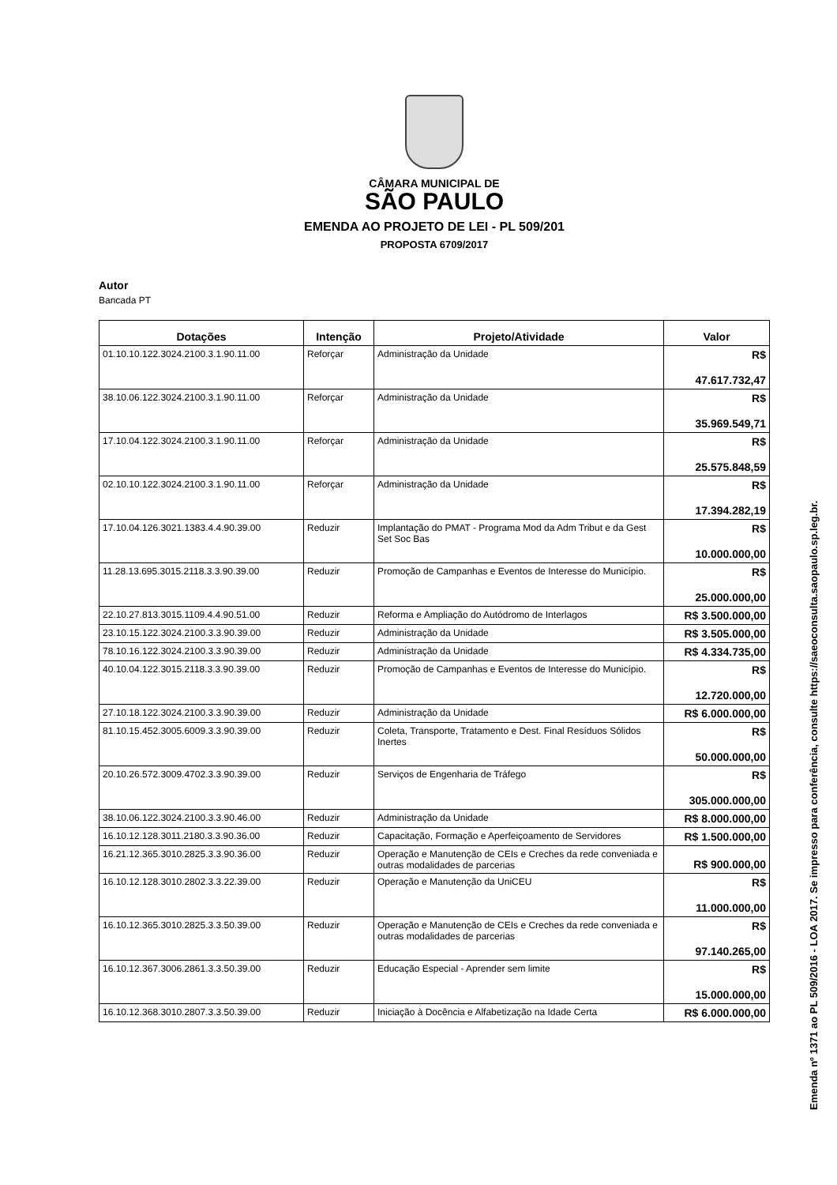CÂMARA MUNICIPAL DE
SÃO PAULO
EMENDA AO PROJETO DE LEI - PL 509/201
PROPOSTA 6709/2017
Autor
Bancada PT
| Dotações | Intenção | Projeto/Atividade | Valor |
| --- | --- | --- | --- |
| 01.10.10.122.3024.2100.3.1.90.11.00 | Reforçar | Administração da Unidade | R$ 47.617.732,47 |
| 38.10.06.122.3024.2100.3.1.90.11.00 | Reforçar | Administração da Unidade | R$ 35.969.549,71 |
| 17.10.04.122.3024.2100.3.1.90.11.00 | Reforçar | Administração da Unidade | R$ 25.575.848,59 |
| 02.10.10.122.3024.2100.3.1.90.11.00 | Reforçar | Administração da Unidade | R$ 17.394.282,19 |
| 17.10.04.126.3021.1383.4.4.90.39.00 | Reduzir | Implantação do PMAT - Programa Mod da Adm Tribut e da Gest Set Soc Bas | R$ 10.000.000,00 |
| 11.28.13.695.3015.2118.3.3.90.39.00 | Reduzir | Promoção de Campanhas e Eventos de Interesse do Município. | R$ 25.000.000,00 |
| 22.10.27.813.3015.1109.4.4.90.51.00 | Reduzir | Reforma e Ampliação do Autódromo de Interlagos | R$ 3.500.000,00 |
| 23.10.15.122.3024.2100.3.3.90.39.00 | Reduzir | Administração da Unidade | R$ 3.505.000,00 |
| 78.10.16.122.3024.2100.3.3.90.39.00 | Reduzir | Administração da Unidade | R$ 4.334.735,00 |
| 40.10.04.122.3015.2118.3.3.90.39.00 | Reduzir | Promoção de Campanhas e Eventos de Interesse do Município. | R$ 12.720.000,00 |
| 27.10.18.122.3024.2100.3.3.90.39.00 | Reduzir | Administração da Unidade | R$ 6.000.000,00 |
| 81.10.15.452.3005.6009.3.3.90.39.00 | Reduzir | Coleta, Transporte, Tratamento e Dest. Final Resíduos Sólidos Inertes | R$ 50.000.000,00 |
| 20.10.26.572.3009.4702.3.3.90.39.00 | Reduzir | Serviços de Engenharia de Tráfego | R$ 305.000.000,00 |
| 38.10.06.122.3024.2100.3.3.90.46.00 | Reduzir | Administração da Unidade | R$ 8.000.000,00 |
| 16.10.12.128.3011.2180.3.3.90.36.00 | Reduzir | Capacitação, Formação e Aperfeiçoamento de Servidores | R$ 1.500.000,00 |
| 16.21.12.365.3010.2825.3.3.90.36.00 | Reduzir | Operação e Manutenção de CEIs e Creches da rede conveniada e outras modalidades de parcerias | R$ 900.000,00 |
| 16.10.12.128.3010.2802.3.3.22.39.00 | Reduzir | Operação e Manutenção da UniCEU | R$ 11.000.000,00 |
| 16.10.12.365.3010.2825.3.3.50.39.00 | Reduzir | Operação e Manutenção de CEIs e Creches da rede conveniada e outras modalidades de parcerias | R$ 97.140.265,00 |
| 16.10.12.367.3006.2861.3.3.50.39.00 | Reduzir | Educação Especial - Aprender sem limite | R$ 15.000.000,00 |
| 16.10.12.368.3010.2807.3.3.50.39.00 | Reduzir | Iniciação à Docência e Alfabetização na Idade Certa | R$ 6.000.000,00 |
Emenda nº 1371 ao PL 509/2016 - LOA 2017. Se impresso para conferência, consulte https://saeoconsulta.saopaulo.sp.leg.br.